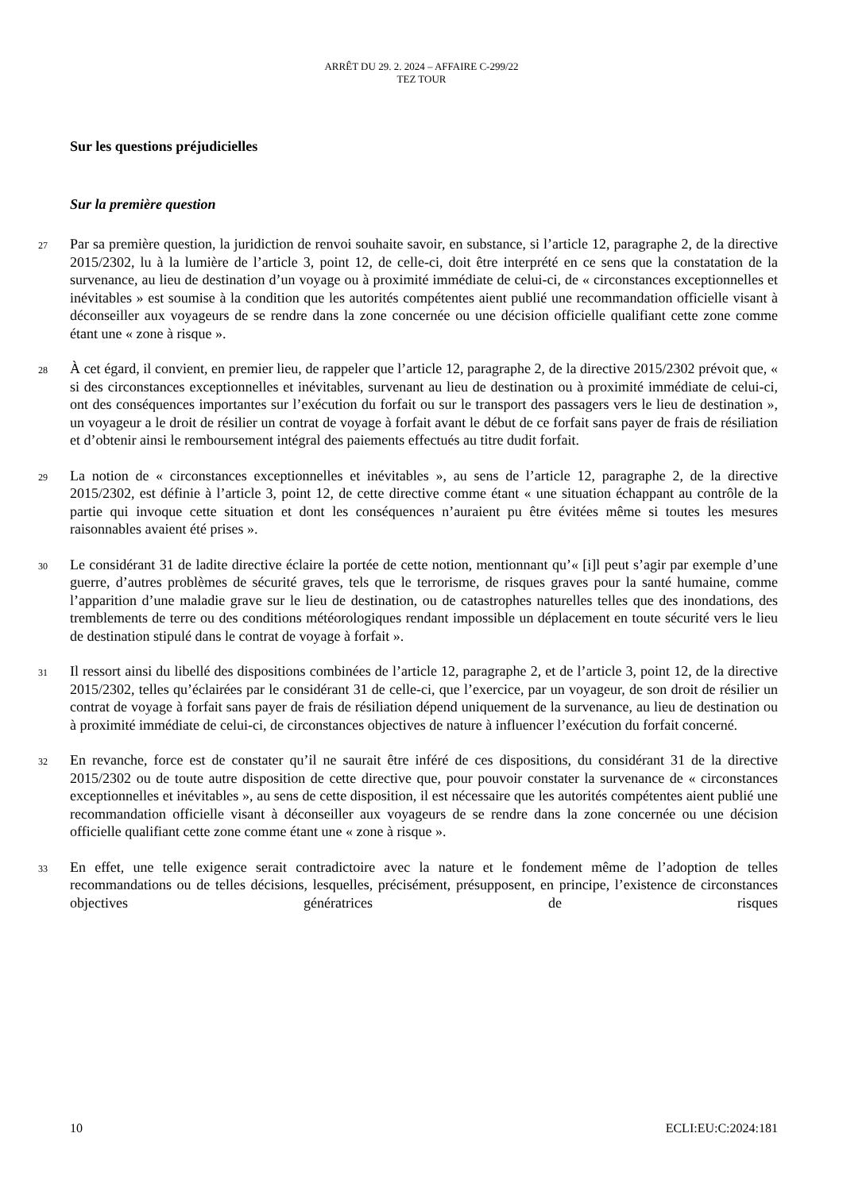ARRÊT DU 29. 2. 2024 – AFFAIRE C-299/22
TEZ TOUR
Sur les questions préjudicielles
Sur la première question
27
Par sa première question, la juridiction de renvoi souhaite savoir, en substance, si l’article 12, paragraphe 2, de la directive 2015/2302, lu à la lumière de l’article 3, point 12, de celle-ci, doit être interprété en ce sens que la constatation de la survenance, au lieu de destination d’un voyage ou à proximité immédiate de celui-ci, de « circonstances exceptionnelles et inévitables » est soumise à la condition que les autorités compétentes aient publié une recommandation officielle visant à déconseiller aux voyageurs de se rendre dans la zone concernée ou une décision officielle qualifiant cette zone comme étant une « zone à risque ».
28
À cet égard, il convient, en premier lieu, de rappeler que l’article 12, paragraphe 2, de la directive 2015/2302 prévoit que, « si des circonstances exceptionnelles et inévitables, survenant au lieu de destination ou à proximité immédiate de celui-ci, ont des conséquences importantes sur l’exécution du forfait ou sur le transport des passagers vers le lieu de destination », un voyageur a le droit de résilier un contrat de voyage à forfait avant le début de ce forfait sans payer de frais de résiliation et d’obtenir ainsi le remboursement intégral des paiements effectués au titre dudit forfait.
29
La notion de « circonstances exceptionnelles et inévitables », au sens de l’article 12, paragraphe 2, de la directive 2015/2302, est définie à l’article 3, point 12, de cette directive comme étant « une situation échappant au contrôle de la partie qui invoque cette situation et dont les conséquences n’auraient pu être évitées même si toutes les mesures raisonnables avaient été prises ».
30
Le considérant 31 de ladite directive éclaire la portée de cette notion, mentionnant qu’« [i]l peut s’agir par exemple d’une guerre, d’autres problèmes de sécurité graves, tels que le terrorisme, de risques graves pour la santé humaine, comme l’apparition d’une maladie grave sur le lieu de destination, ou de catastrophes naturelles telles que des inondations, des tremblements de terre ou des conditions météorologiques rendant impossible un déplacement en toute sécurité vers le lieu de destination stipulé dans le contrat de voyage à forfait ».
31
Il ressort ainsi du libellé des dispositions combinées de l’article 12, paragraphe 2, et de l’article 3, point 12, de la directive 2015/2302, telles qu’éclairées par le considérant 31 de celle-ci, que l’exercice, par un voyageur, de son droit de résilier un contrat de voyage à forfait sans payer de frais de résiliation dépend uniquement de la survenance, au lieu de destination ou à proximité immédiate de celui-ci, de circonstances objectives de nature à influencer l’exécution du forfait concerné.
32
En revanche, force est de constater qu’il ne saurait être inféré de ces dispositions, du considérant 31 de la directive 2015/2302 ou de toute autre disposition de cette directive que, pour pouvoir constater la survenance de « circonstances exceptionnelles et inévitables », au sens de cette disposition, il est nécessaire que les autorités compétentes aient publié une recommandation officielle visant à déconseiller aux voyageurs de se rendre dans la zone concernée ou une décision officielle qualifiant cette zone comme étant une « zone à risque ».
33
En effet, une telle exigence serait contradictoire avec la nature et le fondement même de l’adoption de telles recommandations ou de telles décisions, lesquelles, précisément, présupposent, en principe, l’existence de circonstances objectives génératrices de risques
10 ECLI:EU:C:2024:181